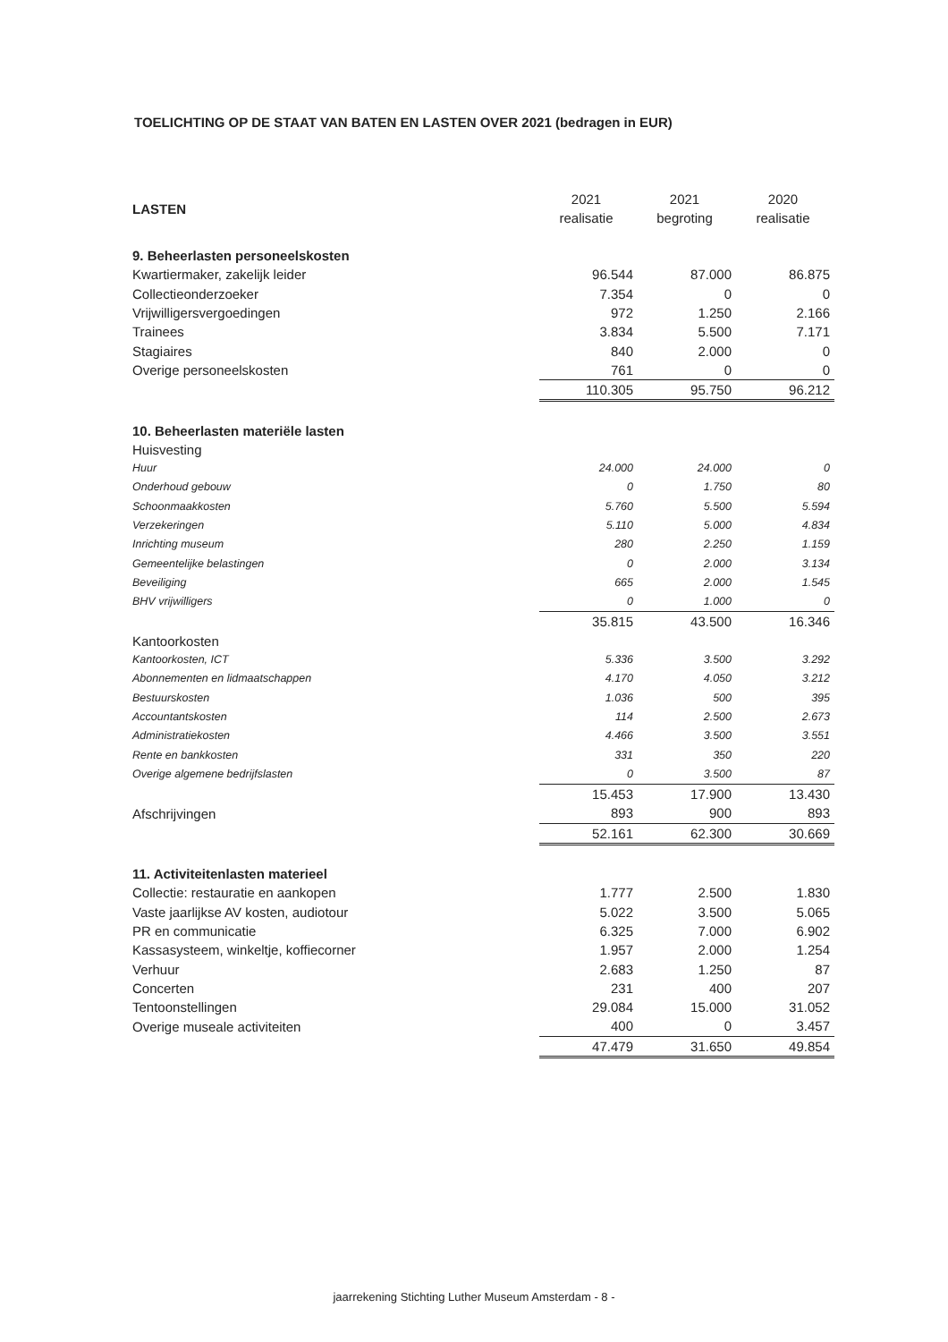TOELICHTING OP DE STAAT VAN BATEN EN LASTEN OVER 2021 (bedragen in EUR)
| LASTEN | 2021 realisatie | 2021 begroting | 2020 realisatie |
| 9. Beheerlasten personeelskosten | | | |
| Kwartiermaker, zakelijk leider | 96.544 | 87.000 | 86.875 |
| Collectieonderzoeker | 7.354 | 0 | 0 |
| Vrijwilligersvergoedingen | 972 | 1.250 | 2.166 |
| Trainees | 3.834 | 5.500 | 7.171 |
| Stagiaires | 840 | 2.000 | 0 |
| Overige personeelskosten | 761 | 0 | 0 |
| | 110.305 | 95.750 | 96.212 |
| 10. Beheerlasten materiële lasten | | | |
| Huisvesting | | | |
| Huur | 24.000 | 24.000 | 0 |
| Onderhoud gebouw | 0 | 1.750 | 80 |
| Schoonmaakkosten | 5.760 | 5.500 | 5.594 |
| Verzekeringen | 5.110 | 5.000 | 4.834 |
| Inrichting museum | 280 | 2.250 | 1.159 |
| Gemeentelijke belastingen | 0 | 2.000 | 3.134 |
| Beveiliging | 665 | 2.000 | 1.545 |
| BHV vrijwilligers | 0 | 1.000 | 0 |
| | 35.815 | 43.500 | 16.346 |
| Kantoorkosten | | | |
| Kantoorkosten, ICT | 5.336 | 3.500 | 3.292 |
| Abonnementen en lidmaatschappen | 4.170 | 4.050 | 3.212 |
| Bestuurskosten | 1.036 | 500 | 395 |
| Accountantskosten | 114 | 2.500 | 2.673 |
| Administratiekosten | 4.466 | 3.500 | 3.551 |
| Rente en bankkosten | 331 | 350 | 220 |
| Overige algemene bedrijfslasten | 0 | 3.500 | 87 |
| | 15.453 | 17.900 | 13.430 |
| Afschrijvingen | 893 | 900 | 893 |
| | 52.161 | 62.300 | 30.669 |
| 11. Activiteitenlasten materieel | | | |
| Collectie: restauratie en aankopen | 1.777 | 2.500 | 1.830 |
| Vaste jaarlijkse AV kosten, audiotour | 5.022 | 3.500 | 5.065 |
| PR en communicatie | 6.325 | 7.000 | 6.902 |
| Kassasysteem, winkeltje, koffiecorner | 1.957 | 2.000 | 1.254 |
| Verhuur | 2.683 | 1.250 | 87 |
| Concerten | 231 | 400 | 207 |
| Tentoonstellingen | 29.084 | 15.000 | 31.052 |
| Overige museale activiteiten | 400 | 0 | 3.457 |
| | 47.479 | 31.650 | 49.854 |
jaarrekening Stichting Luther Museum Amsterdam - 8 -